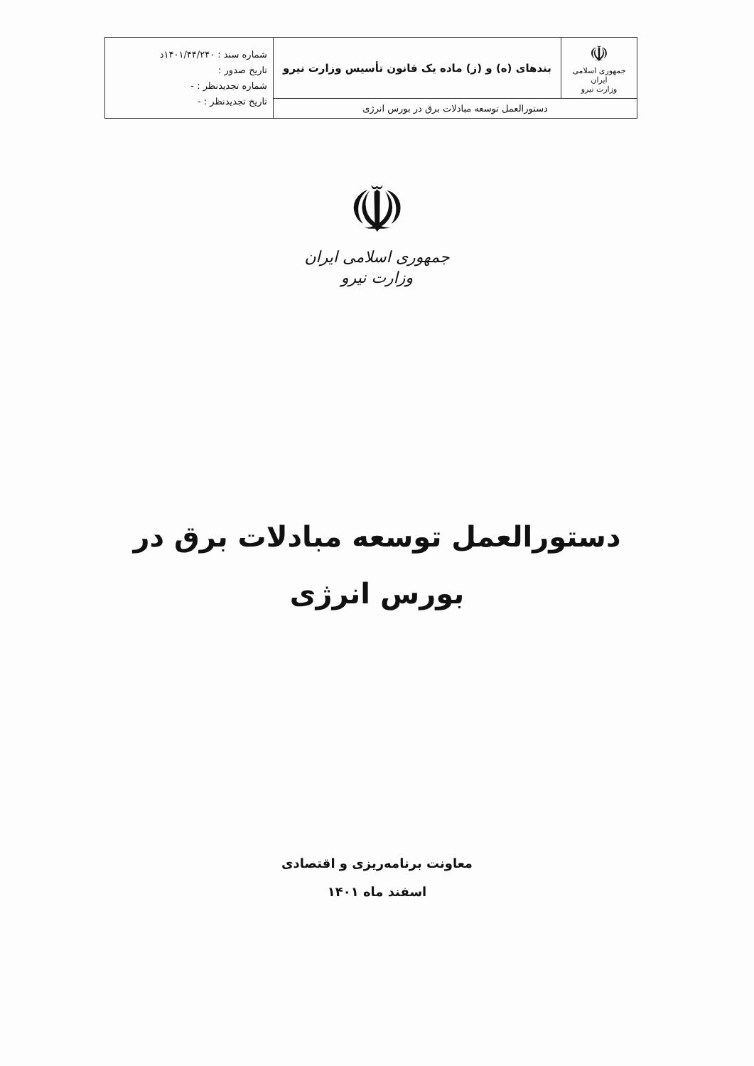| ☫ جمهوری اسلامی ایران وزارت نیرو | بندهای (ه) و (ز) ماده یک قانون تأسیس وزارت نیرو | شماره سند : ۱۴۰۱/۴۴/۲۴۰د تاریخ صدور : شماره تجدیدنظر : - تاریخ تجدیدنظر : - |
| دستورالعمل توسعه مبادلات برق در بورس انرژی | | |
☫
جمهوری اسلامی ایران
وزارت نیرو
دستورالعمل توسعه مبادلات برق در
بورس انرژی
معاونت برنامه‌ریزی و اقتصادی
اسفند ماه ۱۴۰۱